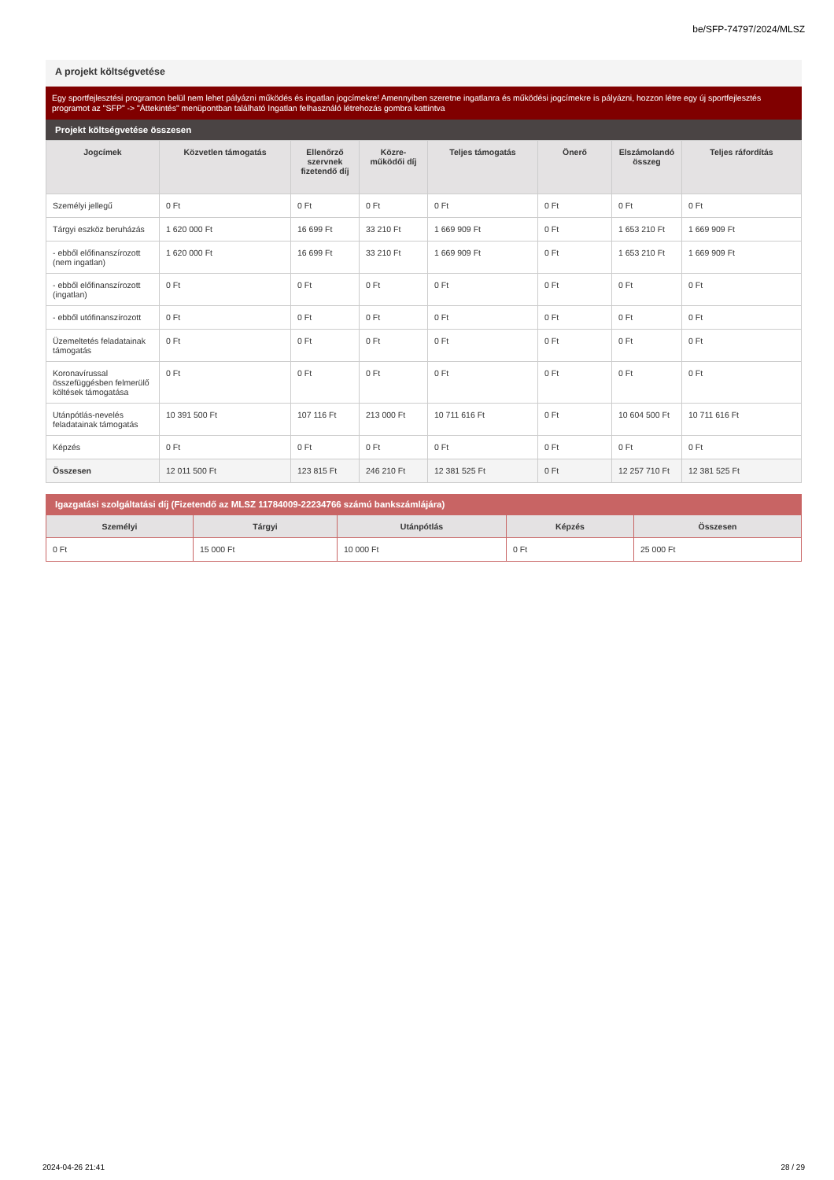be/SFP-74797/2024/MLSZ
A projekt költségvetése
Egy sportfejlesztési programon belül nem lehet pályázni működés és ingatlan jogcímekre! Amennyiben szeretne ingatlanra és működési jogcímekre is pályázni, hozzon létre egy új sportfejlesztés programot az "SFP" -> "Áttekintés" menüpontban található Ingatlan felhasználó létrehozás gombra kattintva
Projekt költségvetése összesen
| Jogcímek | Közvetlen támogatás | Ellenőrző szervnek fizetendő díj | Közre-működői díj | Teljes támogatás | Önerő | Elszámolandó összeg | Teljes ráfordítás |
| --- | --- | --- | --- | --- | --- | --- | --- |
| Személyi jellegű | 0 Ft | 0 Ft | 0 Ft | 0 Ft | 0 Ft | 0 Ft | 0 Ft |
| Tárgyi eszköz beruházás | 1 620 000 Ft | 16 699 Ft | 33 210 Ft | 1 669 909 Ft | 0 Ft | 1 653 210 Ft | 1 669 909 Ft |
| - ebből előfinanszírozott (nem ingatlan) | 1 620 000 Ft | 16 699 Ft | 33 210 Ft | 1 669 909 Ft | 0 Ft | 1 653 210 Ft | 1 669 909 Ft |
| - ebből előfinanszírozott (ingatlan) | 0 Ft | 0 Ft | 0 Ft | 0 Ft | 0 Ft | 0 Ft | 0 Ft |
| - ebből utófinanszírozott | 0 Ft | 0 Ft | 0 Ft | 0 Ft | 0 Ft | 0 Ft | 0 Ft |
| Üzemeltetés feladatainak támogatás | 0 Ft | 0 Ft | 0 Ft | 0 Ft | 0 Ft | 0 Ft | 0 Ft |
| Koronavírussal összefüggésben felmerülő költések támogatása | 0 Ft | 0 Ft | 0 Ft | 0 Ft | 0 Ft | 0 Ft | 0 Ft |
| Utánpótlás-nevelés feladatainak támogatás | 10 391 500 Ft | 107 116 Ft | 213 000 Ft | 10 711 616 Ft | 0 Ft | 10 604 500 Ft | 10 711 616 Ft |
| Képzés | 0 Ft | 0 Ft | 0 Ft | 0 Ft | 0 Ft | 0 Ft | 0 Ft |
| Összesen | 12 011 500 Ft | 123 815 Ft | 246 210 Ft | 12 381 525 Ft | 0 Ft | 12 257 710 Ft | 12 381 525 Ft |
Igazgatási szolgáltatási díj (Fizetendő az MLSZ 11784009-22234766 számú bankszámlájára)
| Személyi | Tárgyi | Utánpótlás | Képzés | Összesen |
| --- | --- | --- | --- | --- |
| 0 Ft | 15 000 Ft | 10 000 Ft | 0 Ft | 25 000 Ft |
2024-04-26 21:41 28 / 29